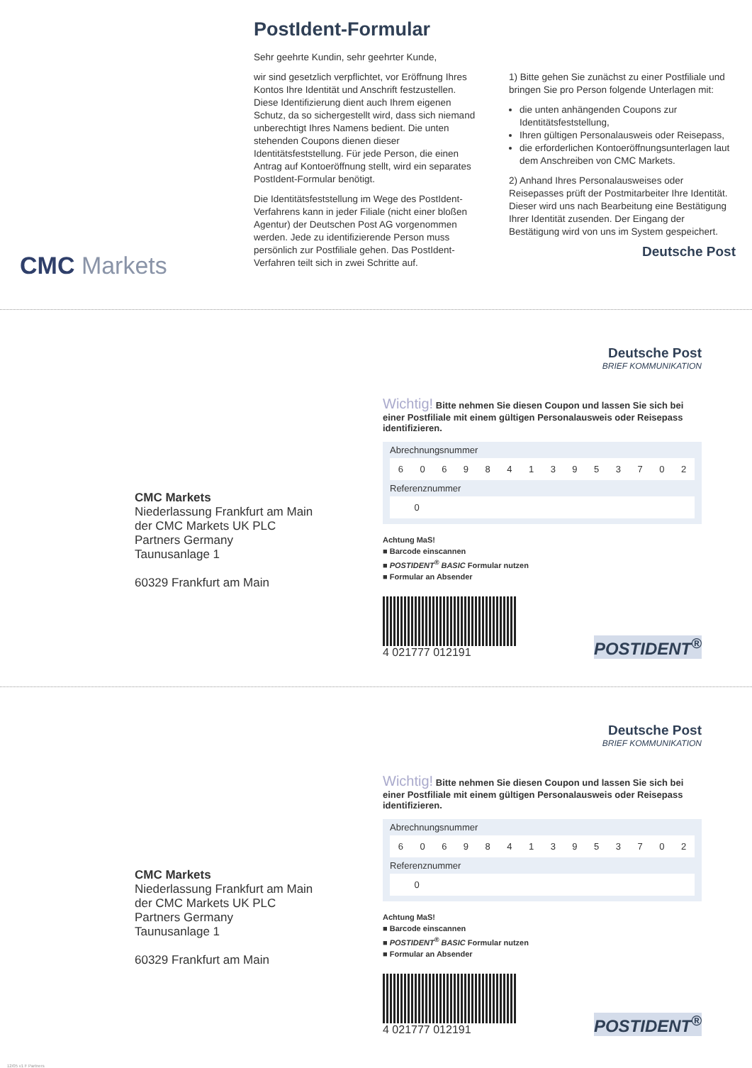CMC Markets
PostIdent-Formular
Sehr geehrte Kundin, sehr geehrter Kunde,
wir sind gesetzlich verpflichtet, vor Eröffnung Ihres Kontos Ihre Identität und Anschrift festzustellen. Diese Identifizierung dient auch Ihrem eigenen Schutz, da so sichergestellt wird, dass sich niemand unberechtigt Ihres Namens bedient. Die unten stehenden Coupons dienen dieser Identitätsfeststellung. Für jede Person, die einen Antrag auf Kontoeröffnung stellt, wird ein separates PostIdent-Formular benötigt.
Die Identitätsfeststellung im Wege des PostIdent-Verfahrens kann in jeder Filiale (nicht einer bloßen Agentur) der Deutschen Post AG vorgenommen werden. Jede zu identifizierende Person muss persönlich zur Postfiliale gehen. Das PostIdent-Verfahren teilt sich in zwei Schritte auf.
1) Bitte gehen Sie zunächst zu einer Postfiliale und bringen Sie pro Person folgende Unterlagen mit:
die unten anhängenden Coupons zur Identitätsfeststellung,
Ihren gültigen Personalausweis oder Reisepass,
die erforderlichen Kontoeröffnungsunterlagen laut dem Anschreiben von CMC Markets.
2) Anhand Ihres Personalausweises oder Reisepasses prüft der Postmitarbeiter Ihre Identität. Dieser wird uns nach Bearbeitung eine Bestätigung Ihrer Identität zusenden. Der Eingang der Bestätigung wird von uns im System gespeichert.
Deutsche Post
CMC Markets
Niederlassung Frankfurt am Main
der CMC Markets UK PLC
Partners Germany
Taunusanlage 1
60329 Frankfurt am Main
Deutsche Post
BRIEF KOMMUNIKATION
Wichtig! Bitte nehmen Sie diesen Coupon und lassen Sie sich bei einer Postfiliale mit einem gültigen Personalausweis oder Reisepass identifizieren.
Abrechnungsnummer
| 6 | 0 | 6 | 9 | 8 | 4 | 1 | 3 | 9 | 5 | 3 | 7 | 0 | 2 |
Referenznummer
| 0 | | | | | | | | | | | | | |
Achtung MaS!
■ Barcode einscannen
■ POSTIDENT<sup>®</sup> BASIC Formular nutzen
■ Formular an Absender
4 021777 012191
POSTIDENT<sup>®</sup>
CMC Markets
Niederlassung Frankfurt am Main
der CMC Markets UK PLC
Partners Germany
Taunusanlage 1
60329 Frankfurt am Main
Deutsche Post
BRIEF KOMMUNIKATION
Wichtig! Bitte nehmen Sie diesen Coupon und lassen Sie sich bei einer Postfiliale mit einem gültigen Personalausweis oder Reisepass identifizieren.
Abrechnungsnummer
| 6 | 0 | 6 | 9 | 8 | 4 | 1 | 3 | 9 | 5 | 3 | 7 | 0 | 2 |
Referenznummer
| 0 | | | | | | | | | | | | | |
Achtung MaS!
■ Barcode einscannen
■ POSTIDENT<sup>®</sup> BASIC Formular nutzen
■ Formular an Absender
4 021777 012191
POSTIDENT<sup>®</sup>
12/05 v1 F Partners